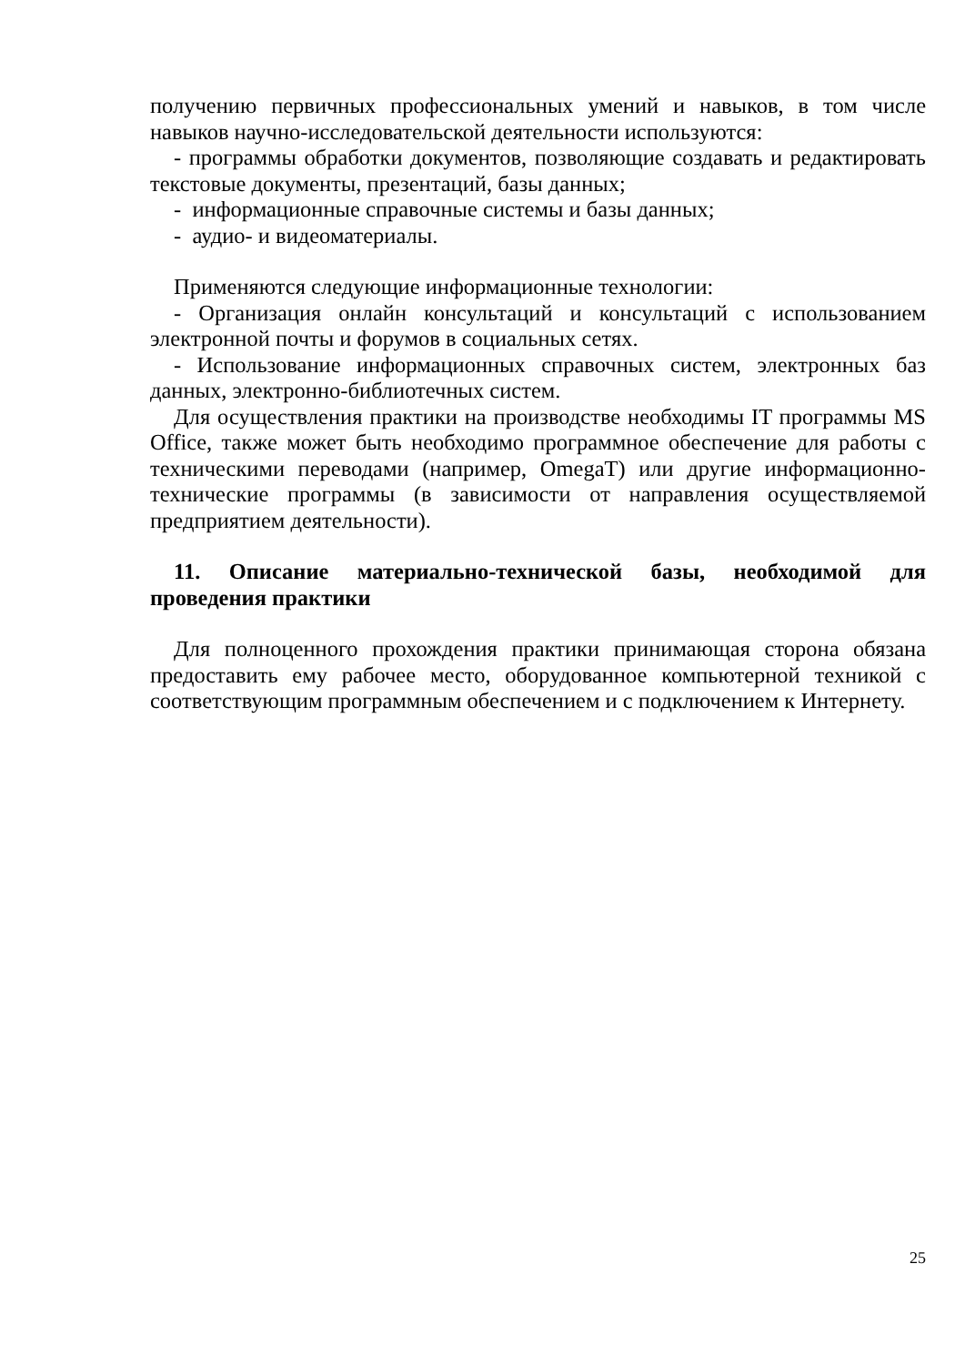получению первичных профессиональных умений и навыков, в том числе навыков научно-исследовательской деятельности используются:
- программы обработки документов, позволяющие создавать и редактировать текстовые документы, презентаций, базы данных;
- информационные справочные системы и базы данных;
- аудио- и видеоматериалы.
Применяются следующие информационные технологии:
- Организация онлайн консультаций и консультаций с использованием электронной почты и форумов в социальных сетях.
- Использование информационных справочных систем, электронных баз данных, электронно-библиотечных систем.
Для осуществления практики на производстве необходимы IT программы MS Office, также может быть необходимо программное обеспечение для работы с техническими переводами (например, OmegaT) или другие информационно-технические программы (в зависимости от направления осуществляемой предприятием деятельности).
11. Описание материально-технической базы, необходимой для проведения практики
Для полноценного прохождения практики принимающая сторона обязана предоставить ему рабочее место, оборудованное компьютерной техникой с соответствующим программным обеспечением и с подключением к Интернету.
25